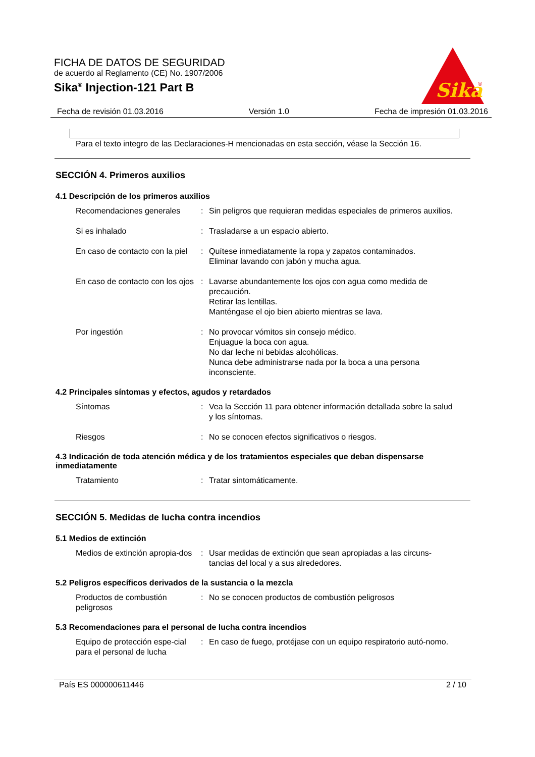FICHA DE DATOS DE SEGURIDAD
de acuerdo al Reglamento (CE) No. 1907/2006
Sika<sup>®</sup> Injection-121 Part B
Sika
®
Fecha de revisión 01.03.2016 Versión 1.0 Fecha de impresión 01.03.2016
Para el texto integro de las Declaraciones-H mencionadas en esta sección, véase la Sección 16.
SECCIÓN 4. Primeros auxilios
4.1 Descripción de los primeros auxilios
Recomendaciones generales : Sin peligros que requieran medidas especiales de primeros auxilios.
Si es inhalado : Trasladarse a un espacio abierto.
En caso de contacto con la piel
: Quítese inmediatamente la ropa y zapatos contaminados.
Eliminar lavando con jabón y mucha agua.
En caso de contacto con los ojos
: Lavarse abundantemente los ojos con agua como medida de precaución.
Retirar las lentillas.
Manténgase el ojo bien abierto mientras se lava.
Por ingestión : No provocar vómitos sin consejo médico.
Enjuague la boca con agua.
No dar leche ni bebidas alcohólicas.
Nunca debe administrarse nada por la boca a una persona inconsciente.
4.2 Principales síntomas y efectos, agudos y retardados
Síntomas : Vea la Sección 11 para obtener información detallada sobre la salud y los síntomas.
Riesgos : No se conocen efectos significativos o riesgos.
4.3 Indicación de toda atención médica y de los tratamientos especiales que deban dispensarse inmediatamente
Tratamiento : Tratar sintomáticamente.
SECCIÓN 5. Medidas de lucha contra incendios
5.1 Medios de extinción
Medios de extinción apropia-dos
: Usar medidas de extinción que sean apropiadas a las circuns-tancias del local y a sus alrededores.
5.2 Peligros específicos derivados de la sustancia o la mezcla
Productos de combustión peligrosos
: No se conocen productos de combustión peligrosos
5.3 Recomendaciones para el personal de lucha contra incendios
Equipo de protección espe-cial para el personal de lucha
: En caso de fuego, protéjase con un equipo respiratorio autó-nomo.
País ES 000000611446 2 / 10